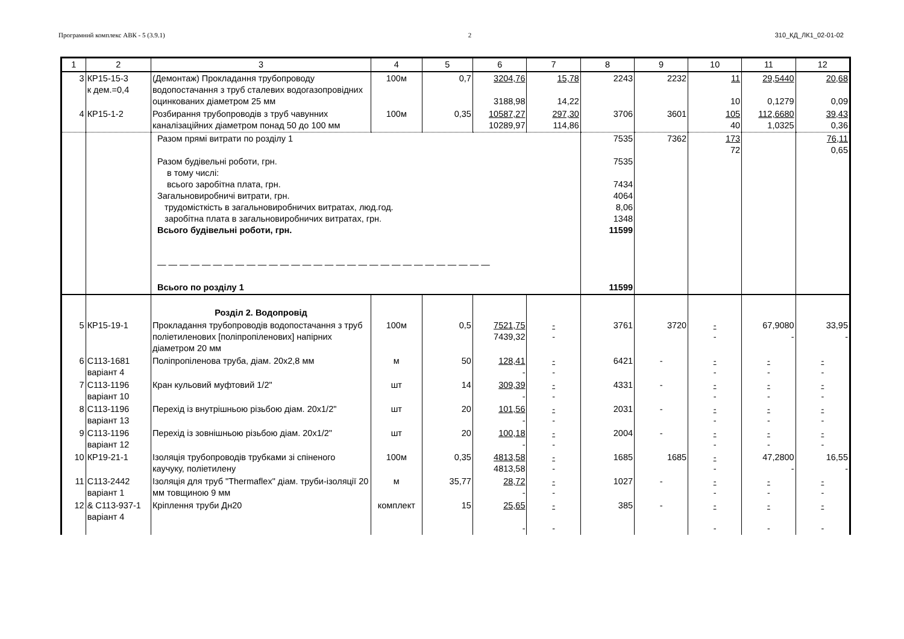Програмний комплекс АВК - 5 (3.9.1) 2 310_КД_ЛК1_02-01-02
| 1 | 2 | 3 | 4 | 5 | 6 | 7 | 8 | 9 | 10 | 11 | 12 |
| --- | --- | --- | --- | --- | --- | --- | --- | --- | --- | --- | --- |
| 3 | КР15-15-3 к дем.=0,4 | (Демонтаж) Прокладання трубопроводу водопостачання з труб сталевих водогазопровідних оцинкованих діаметром 25 мм | 100м | 0,7 | 3204,76 3188,98 | 15,78 14,22 | 2243 | 2232 | 11 10 | 29,5440 0,1279 | 20,68 0,09 |
| 4 | КР15-1-2 | Розбирання трубопроводів з труб чавунних каналізаційних діаметром понад 50 до 100 мм | 100м | 0,35 | 10587,27 10289,97 | 297,30 114,86 | 3706 | 3601 | 105 40 | 112,6680 1,0325 | 39,43 0,36 |
| | | Разом прямі витрати по розділу 1 Разом будівельні роботи, грн. в тому числі: всього заробітна плата, грн. Загальновиробничі витрати, грн. трудомісткість в загальновиробничих витратах, люд.год. заробітна плата в загальновиробничих витратах, грн. Всього будівельні роботи, грн. — — — — — — — — — — — — — — — — — — — — — — — — — — — — — — Всього по розділу 1 | | | | | 7535 7535 7434 4064 8,06 1348 11599 11599 | 7362 | 173 72 | | 76,11 0,65 |
| | | Розділ 2. Водопровід | | | | | | | | | |
| 5 | КР15-19-1 | Прокладання трубопроводів водопостачання з труб поліетиленових [поліпропіленових] напірних діаметром 20 мм | 100м | 0,5 | 7521,75 7439,32 | - - | 3761 | 3720 | - - | 67,9080 - | 33,95 - |
| 6 | С113-1681 варіант 4 | Поліпропіленова труба, діам. 20х2,8 мм | м | 50 | 128,41 - | - - | 6421 | - | - - | - - | - - |
| 7 | С113-1196 варіант 10 | Кран кульовий муфтовий 1/2" | шт | 14 | 309,39 - | - - | 4331 | - | - - | - - | - - |
| 8 | С113-1196 варіант 13 | Перехід із внутрішньою різьбою діам. 20х1/2" | шт | 20 | 101,56 - | - - | 2031 | - | - - | - - | - - |
| 9 | С113-1196 варіант 12 | Перехід із зовнішньою різьбою діам. 20х1/2" | шт | 20 | 100,18 - | - - | 2004 | - | - - | - - | - - |
| 10 | КР19-21-1 | Ізоляція трубопроводів трубками зі спіненого каучуку, поліетилену | 100м | 0,35 | 4813,58 4813,58 | - - | 1685 | 1685 | - - | 47,2800 - | 16,55 - |
| 11 | С113-2442 варіант 1 | Ізоляція для труб "Thermaflex" діам. труби-ізоляції 20 мм товщиною 9 мм | м | 35,77 | 28,72 - | - - | 1027 | - | - - | - - | - - |
| 12 | & С113-937-1 варіант 4 | Кріплення труби Дн20 | комплект | 15 | 25,65 - | - - | 385 | - | - - | - - | - - |